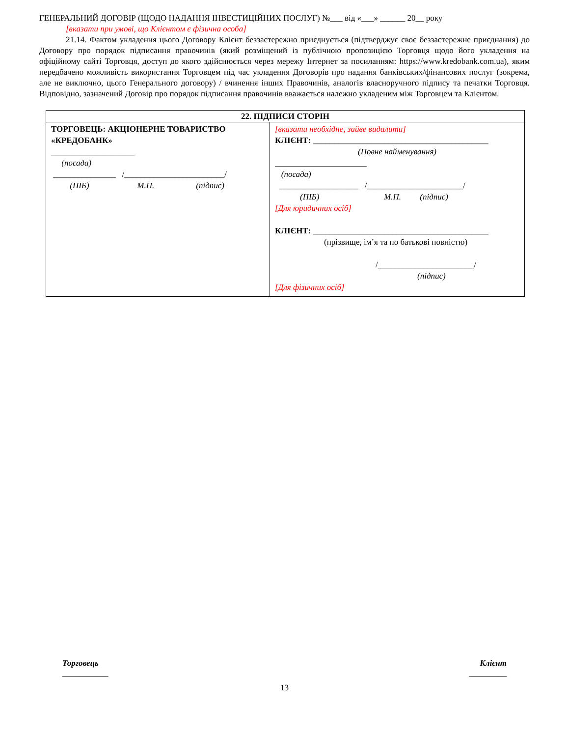ГЕНЕРАЛЬНИЙ ДОГОВІР (ЩОДО НАДАННЯ ІНВЕСТИЦІЙНИХ ПОСЛУГ) №___ від «___» ______ 20__ року
[вказати при умові, що Клієнтом є фізична особа]
21.14. Фактом укладення цього Договору Клієнт беззастережно приєднується (підтверджує своє беззастережне приєднання) до Договору про порядок підписання правочинів (який розміщений із публічною пропозицією Торговця щодо його укладення на офіційному сайті Торговця, доступ до якого здійснюється через мережу Інтернет за посиланням: https://www.kredobank.com.ua), яким передбачено можливість використання Торговцем під час укладення Договорів про надання банківських/фінансових послуг (зокрема, але не виключно, цього Генерального договору) / вчинення інших Правочинів, аналогів власноручного підпису та печатки Торговця. Відповідно, зазначений Договір про порядок підписання правочинів вважається належно укладеним між Торговцем та Клієнтом.
| 22. ПІДПИСИ СТОРІН | |
| --- | --- |
| ТОРГОВЕЦЬ: АКЦІОНЕРНЕ ТОВАРИСТВО «КРЕДОБАНК» ____________________ (посада) _______________ /________________________/ (ПІБ) М.П. (підпис) | [вказати необхідне, зайве видалити] КЛІЄНТ: __________________________________________ (Повне найменування) ______________________ (посада) ___________________ /_______________________/ (ПІБ) М.П. (підпис) [Для юридичних осіб] КЛІЄНТ: __________________________________________ (прізвище, ім’я та по батькові повністю) /_______________________/ (підпис) [Для фізичних осіб] |
Торговець
___________
Клієнт
_________
13